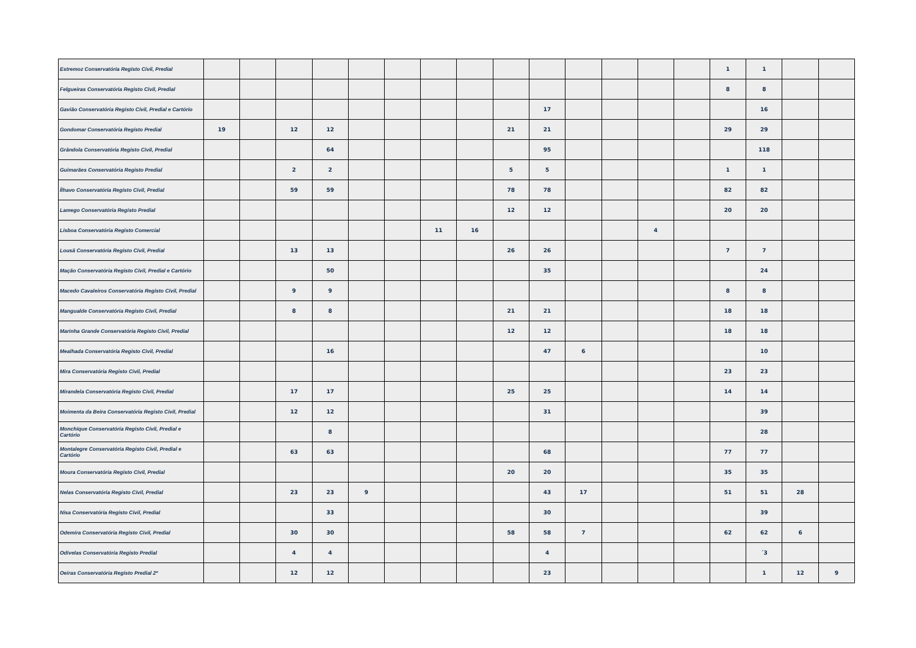| Estremoz Conservatória Registo Civil, Predial | | | | | | | | | | | | | | | 1 | 1 | | |
| Felgueiras Conservatória Registo Civil, Predial | | | | | | | | | | | | | | | 8 | 8 | | |
| Gavião Conservatória Registo Civil, Predial e Cartório | | | | | | | | | | 17 | | | | | | 16 | | |
| Gondomar Conservatória Registo Predial | 19 | | 12 | 12 | | | | | 21 | 21 | | | | | 29 | 29 | | |
| Grândola Conservatória Registo Civil, Predial | | | | 64 | | | | | | 95 | | | | | | 118 | | |
| Guimarães Conservatória Registo Predial | | | 2 | 2 | | | | | 5 | 5 | | | | | 1 | 1 | | |
| Ílhavo Conservatória Registo Civil, Predial | | | 59 | 59 | | | | | 78 | 78 | | | | | 82 | 82 | | |
| Lamego Conservatória Registo Predial | | | | | | | | | 12 | 12 | | | | | 20 | 20 | | |
| Lisboa Conservatória Registo Comercial | | | | | | | 11 | 16 | | | | | 4 | | | | | |
| Lousã Conservatória Registo Civil, Predial | | | 13 | 13 | | | | | 26 | 26 | | | | | 7 | 7 | | |
| Mação Conservatória Registo Civil, Predial e Cartório | | | | 50 | | | | | | 35 | | | | | | 24 | | |
| Macedo Cavaleiros Conservatória Registo Civil, Predial | | | 9 | 9 | | | | | | | | | | | 8 | 8 | | |
| Mangualde Conservatória Registo Civil, Predial | | | 8 | 8 | | | | | 21 | 21 | | | | | 18 | 18 | | |
| Marinha Grande Conservatória Registo Civil, Predial | | | | | | | | | 12 | 12 | | | | | 18 | 18 | | |
| Mealhada Conservatória Registo Civil, Predial | | | | 16 | | | | | | 47 | 6 | | | | | 10 | | |
| Mira Conservatória Registo Civil, Predial | | | | | | | | | | | | | | | 23 | 23 | | |
| Mirandela Conservatória Registo Civil, Predial | | | 17 | 17 | | | | | 25 | 25 | | | | | 14 | 14 | | |
| Moimenta da Beira Conservatória Registo Civil, Predial | | | 12 | 12 | | | | | | 31 | | | | | | 39 | | |
| Monchique Conservatória Registo Civil, Predial e Cartório | | | | 8 | | | | | | | | | | | | 28 | | |
| Montalegre Conservatória Registo Civil, Predial e Cartório | | | 63 | 63 | | | | | | 68 | | | | | 77 | 77 | | |
| Moura Conservatória Registo Civil, Predial | | | | | | | | | 20 | 20 | | | | | 35 | 35 | | |
| Nelas Conservatória Registo Civil, Predial | | | 23 | 23 | 9 | | | | | 43 | 17 | | | | 51 | 51 | 28 | |
| Nisa Conservatória Registo Civil, Predial | | | | 33 | | | | | | 30 | | | | | | 39 | | |
| Odemira Conservatória Registo Civil, Predial | | | 30 | 30 | | | | | 58 | 58 | 7 | | | | 62 | 62 | 6 | |
| Odivelas Conservatória Registo Predial | | | 4 | 4 | | | | | | 4 | | | | | | ´3 | | |
| Oeiras Conservatória Registo Predial 2ª | | | 12 | 12 | | | | | | 23 | | | | | | 1 | 12 | 9 |